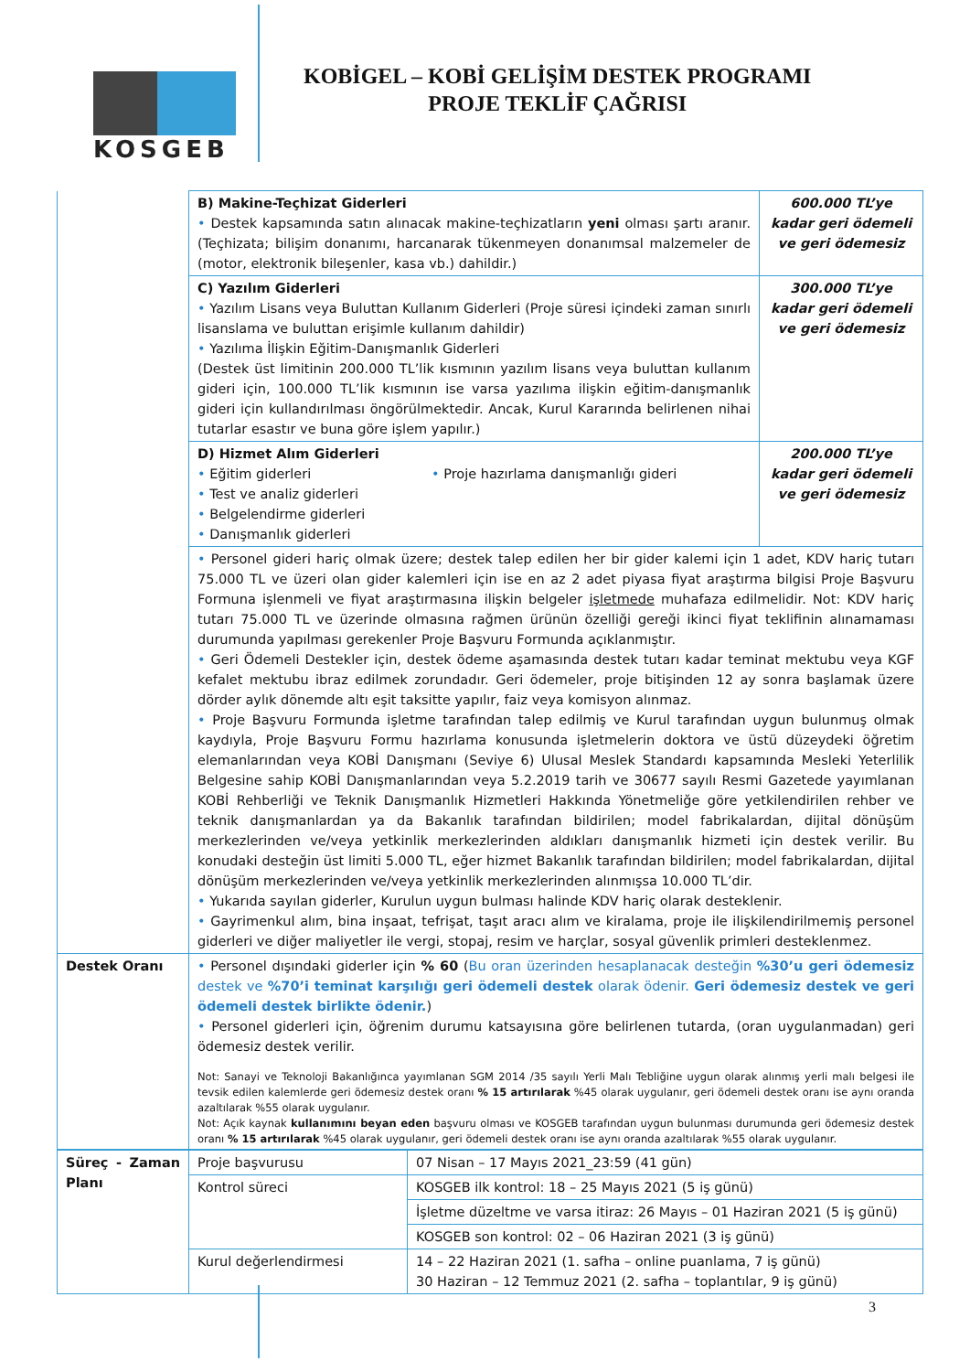KOSGEB
KOBİGEL – KOBİ GELİŞİM DESTEK PROGRAMI
PROJE TEKLİF ÇAĞRISI
| | B) Makine-Teçhizat Giderleri • Destek kapsamında satın alınacak makine-teçhizatların yeni olması şartı aranır. (Teçhizata; bilişim donanımı, harcanarak tükenmeyen donanımsal malzemeler de (motor, elektronik bileşenler, kasa vb.) dahildir.) | 600.000 TL’ye kadar geri ödemeli ve geri ödemesiz |
| | C) Yazılım Giderleri • Yazılım Lisans veya Buluttan Kullanım Giderleri (Proje süresi içindeki zaman sınırlı lisanslama ve buluttan erişimle kullanım dahildir) • Yazılıma İlişkin Eğitim-Danışmanlık Giderleri (Destek üst limitinin 200.000 TL’lik kısmının yazılım lisans veya buluttan kullanım gideri için, 100.000 TL’lik kısmının ise varsa yazılıma ilişkin eğitim-danışmanlık gideri için kullandırılması öngörülmektedir. Ancak, Kurul Kararında belirlenen nihai tutarlar esastır ve buna göre işlem yapılır.) | 300.000 TL’ye kadar geri ödemeli ve geri ödemesiz |
| | D) Hizmet Alım Giderleri • Eğitim giderleri • Test ve analiz giderleri • Belgelendirme giderleri • Danışmanlık giderleri • Proje hazırlama danışmanlığı gideri | 200.000 TL’ye kadar geri ödemeli ve geri ödemesiz |
| | • Personel gideri hariç olmak üzere; destek talep edilen her bir gider kalemi için 1 adet, KDV hariç tutarı 75.000 TL ve üzeri olan gider kalemleri için ise en az 2 adet piyasa fiyat araştırma bilgisi Proje Başvuru Formuna işlenmeli ve fiyat araştırmasına ilişkin belgeler işletmede muhafaza edilmelidir. Not: KDV hariç tutarı 75.000 TL ve üzerinde olmasına rağmen ürünün özelliği gereği ikinci fiyat teklifinin alınamaması durumunda yapılması gerekenler Proje Başvuru Formunda açıklanmıştır. • Geri Ödemeli Destekler için, destek ödeme aşamasında destek tutarı kadar teminat mektubu veya KGF kefalet mektubu ibraz edilmek zorundadır. Geri ödemeler, proje bitişinden 12 ay sonra başlamak üzere dörder aylık dönemde altı eşit taksitte yapılır, faiz veya komisyon alınmaz. • Proje Başvuru Formunda işletme tarafından talep edilmiş ve Kurul tarafından uygun bulunmuş olmak kaydıyla, Proje Başvuru Formu hazırlama konusunda işletmelerin doktora ve üstü düzeydeki öğretim elemanlarından veya KOBİ Danışmanı (Seviye 6) Ulusal Meslek Standardı kapsamında Mesleki Yeterlilik Belgesine sahip KOBİ Danışmanlarından veya 5.2.2019 tarih ve 30677 sayılı Resmi Gazetede yayımlanan KOBİ Rehberliği ve Teknik Danışmanlık Hizmetleri Hakkında Yönetmeliğe göre yetkilendirilen rehber ve teknik danışmanlardan ya da Bakanlık tarafından bildirilen; model fabrikalardan, dijital dönüşüm merkezlerinden ve/veya yetkinlik merkezlerinden aldıkları danışmanlık hizmeti için destek verilir. Bu konudaki desteğin üst limiti 5.000 TL, eğer hizmet Bakanlık tarafından bildirilen; model fabrikalardan, dijital dönüşüm merkezlerinden ve/veya yetkinlik merkezlerinden alınmışsa 10.000 TL’dir. • Yukarıda sayılan giderler, Kurulun uygun bulması halinde KDV hariç olarak desteklenir. • Gayrimenkul alım, bina inşaat, tefrişat, taşıt aracı alım ve kiralama, proje ile ilişkilendirilmemiş personel giderleri ve diğer maliyetler ile vergi, stopaj, resim ve harçlar, sosyal güvenlik primleri desteklenmez. | |
| Destek Oranı | • Personel dışındaki giderler için % 60 ( Bu oran üzerinden hesaplanacak desteğin %30’u geri ödemesiz destek ve %70’i teminat karşılığı geri ödemeli destek olarak ödenir. Geri ödemesiz destek ve geri ödemeli destek birlikte ödenir. ) • Personel giderleri için, öğrenim durumu katsayısına göre belirlenen tutarda, (oran uygulanmadan) geri ödemesiz destek verilir. Not: Sanayi ve Teknoloji Bakanlığınca yayımlanan SGM 2014 /35 sayılı Yerli Malı Tebliğine uygun olarak alınmış yerli malı belgesi ile tevsik edilen kalemlerde geri ödemesiz destek oranı % 15 artırılarak %45 olarak uygulanır, geri ödemeli destek oranı ise aynı oranda azaltılarak %55 olarak uygulanır. Not: Açık kaynak kullanımını beyan eden başvuru olması ve KOSGEB tarafından uygun bulunması durumunda geri ödemesiz destek oranı % 15 artırılarak %45 olarak uygulanır, geri ödemeli destek oranı ise aynı oranda azaltılarak %55 olarak uygulanır. | |
| Süreç - Zaman Planı | Proje başvurusu | 07 Nisan – 17 Mayıs 2021_23:59 (41 gün) |
| | Kontrol süreci | KOSGEB ilk kontrol: 18 – 25 Mayıs 2021 (5 iş günü) |
| | | İşletme düzeltme ve varsa itiraz: 26 Mayıs – 01 Haziran 2021 (5 iş günü) |
| | | KOSGEB son kontrol: 02 – 06 Haziran 2021 (3 iş günü) |
| | Kurul değerlendirmesi | 14 – 22 Haziran 2021 (1. safha – online puanlama, 7 iş günü) 30 Haziran – 12 Temmuz 2021 (2. safha – toplantılar, 9 iş günü) |
3